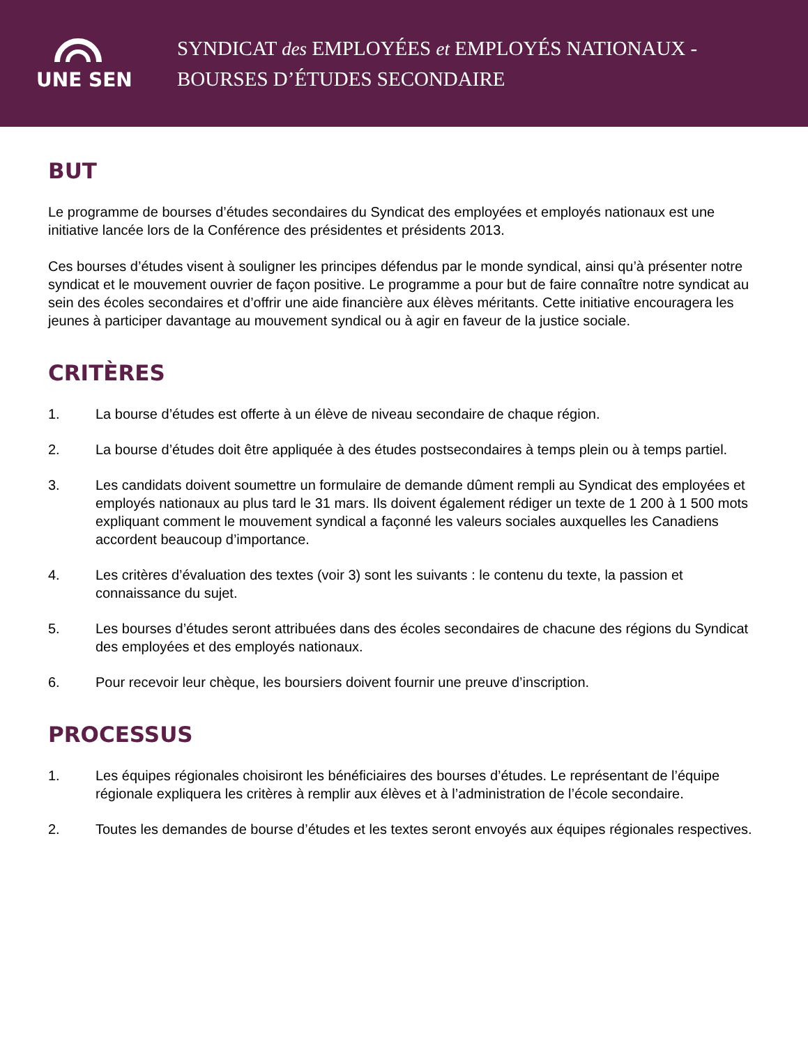UNE SEN
SYNDICAT des EMPLOYÉES et EMPLOYÉS NATIONAUX -
BOURSES D’ÉTUDES SECONDAIRE
BUT
Le programme de bourses d’études secondaires du Syndicat des employées et employés nationaux est une initiative lancée lors de la Conférence des présidentes et présidents 2013.
Ces bourses d’études visent à souligner les principes défendus par le monde syndical, ainsi qu’à présenter notre syndicat et le mouvement ouvrier de façon positive. Le programme a pour but de faire connaître notre syndicat au sein des écoles secondaires et d’offrir une aide financière aux élèves méritants. Cette initiative encouragera les jeunes à participer davantage au mouvement syndical ou à agir en faveur de la justice sociale.
CRITÈRES
1. La bourse d’études est offerte à un élève de niveau secondaire de chaque région.
2. La bourse d’études doit être appliquée à des études postsecondaires à temps plein ou à temps partiel.
3. Les candidats doivent soumettre un formulaire de demande dûment rempli au Syndicat des employées et employés nationaux au plus tard le 31 mars. Ils doivent également rédiger un texte de 1 200 à 1 500 mots expliquant comment le mouvement syndical a façonné les valeurs sociales auxquelles les Canadiens accordent beaucoup d’importance.
4. Les critères d’évaluation des textes (voir 3) sont les suivants : le contenu du texte, la passion et connaissance du sujet.
5. Les bourses d’études seront attribuées dans des écoles secondaires de chacune des régions du Syndicat des employées et des employés nationaux.
6. Pour recevoir leur chèque, les boursiers doivent fournir une preuve d’inscription.
PROCESSUS
1. Les équipes régionales choisiront les bénéficiaires des bourses d’études. Le représentant de l’équipe régionale expliquera les critères à remplir aux élèves et à l’administration de l’école secondaire.
2. Toutes les demandes de bourse d’études et les textes seront envoyés aux équipes régionales respectives.